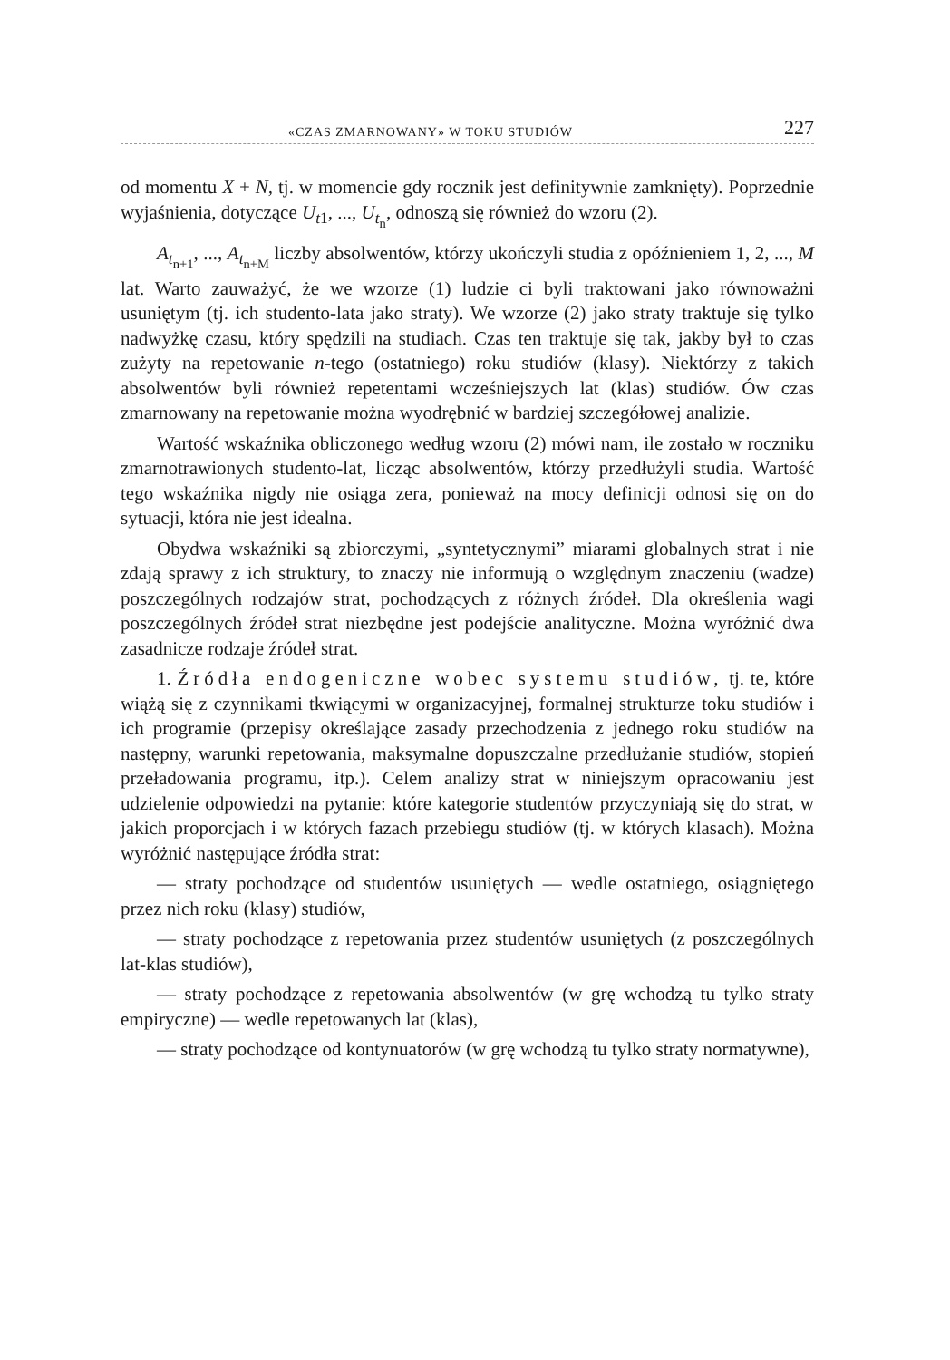«CZAS ZMARNOWANY» W TOKU STUDIÓW 227
od momentu X + N, tj. w momencie gdy rocznik jest definitywnie zamknięty). Poprzednie wyjaśnienia, dotyczące U<sub>t1</sub>, ..., U<sub>t<sub>n</sub></sub>, odnoszą się również do wzoru (2).
A<sub>t<sub>n+1</sub></sub>, ..., A<sub>t<sub>n+M</sub></sub> liczby absolwentów, którzy ukończyli studia z opóźnieniem 1, 2, ..., M lat. Warto zauważyć, że we wzorze (1) ludzie ci byli traktowani jako równoważni usuniętym (tj. ich studento-lata jako straty). We wzorze (2) jako straty traktuje się tylko nadwyżkę czasu, który spędzili na studiach. Czas ten traktuje się tak, jakby był to czas zużyty na repetowanie n-tego (ostatniego) roku studiów (klasy). Niektórzy z takich absolwentów byli również repetentami wcześniejszych lat (klas) studiów. Ów czas zmarnowany na repetowanie można wyodrębnić w bardziej szczegółowej analizie.
Wartość wskaźnika obliczonego według wzoru (2) mówi nam, ile zostało w roczniku zmarnotrawionych studento-lat, licząc absolwentów, którzy przedłużyli studia. Wartość tego wskaźnika nigdy nie osiąga zera, ponieważ na mocy definicji odnosi się on do sytuacji, która nie jest idealna.
Obydwa wskaźniki są zbiorczymi, „syntetycznymi” miarami globalnych strat i nie zdają sprawy z ich struktury, to znaczy nie informują o względnym znaczeniu (wadze) poszczególnych rodzajów strat, pochodzących z różnych źródeł. Dla określenia wagi poszczególnych źródeł strat niezbędne jest podejście analityczne. Można wyróżnić dwa zasadnicze rodzaje źródeł strat.
1. Źródła endogeniczne wobec systemu studiów, tj. te, które wiążą się z czynnikami tkwiącymi w organizacyjnej, formalnej strukturze toku studiów i ich programie (przepisy określające zasady przechodzenia z jednego roku studiów na następny, warunki repetowania, maksymalne dopuszczalne przedłużanie studiów, stopień przeładowania programu, itp.). Celem analizy strat w niniejszym opracowaniu jest udzielenie odpowiedzi na pytanie: które kategorie studentów przyczyniają się do strat, w jakich proporcjach i w których fazach przebiegu studiów (tj. w których klasach). Można wyróżnić następujące źródła strat:
— straty pochodzące od studentów usuniętych — wedle ostatniego, osiągniętego przez nich roku (klasy) studiów,
— straty pochodzące z repetowania przez studentów usuniętych (z poszczególnych lat-klas studiów),
— straty pochodzące z repetowania absolwentów (w grę wchodzą tu tylko straty empiryczne) — wedle repetowanych lat (klas),
— straty pochodzące od kontynuatorów (w grę wchodzą tu tylko straty normatywne),